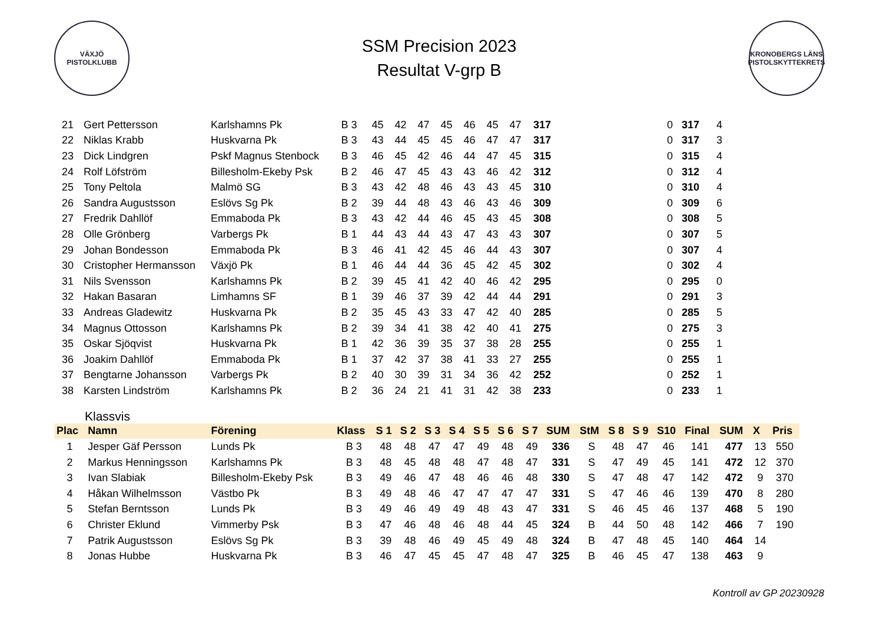VÄXJÖ
PISTOLKLUBB
SSM Precision 2023
Resultat V-grp B
KRONOBERGS LÄNS PISTOLSKYTTEKRETS
| 21 | Gert Pettersson | Karlshamns Pk | B 3 | 45 | 42 | 47 | 45 | 46 | 45 | 47 | 317 | 0 | 317 | 4 |
| 22 | Niklas Krabb | Huskvarna Pk | B 3 | 43 | 44 | 45 | 45 | 46 | 47 | 47 | 317 | 0 | 317 | 3 |
| 23 | Dick Lindgren | Pskf Magnus Stenbock | B 3 | 46 | 45 | 42 | 46 | 44 | 47 | 45 | 315 | 0 | 315 | 4 |
| 24 | Rolf Löfström | Billesholm-Ekeby Psk | B 2 | 46 | 47 | 45 | 43 | 43 | 46 | 42 | 312 | 0 | 312 | 4 |
| 25 | Tony Peltola | Malmö SG | B 3 | 43 | 42 | 48 | 46 | 43 | 43 | 45 | 310 | 0 | 310 | 4 |
| 26 | Sandra Augustsson | Eslövs Sg Pk | B 2 | 39 | 44 | 48 | 43 | 46 | 43 | 46 | 309 | 0 | 309 | 6 |
| 27 | Fredrik Dahllöf | Emmaboda Pk | B 3 | 43 | 42 | 44 | 46 | 45 | 43 | 45 | 308 | 0 | 308 | 5 |
| 28 | Olle Grönberg | Varbergs Pk | B 1 | 44 | 43 | 44 | 43 | 47 | 43 | 43 | 307 | 0 | 307 | 5 |
| 29 | Johan Bondesson | Emmaboda Pk | B 3 | 46 | 41 | 42 | 45 | 46 | 44 | 43 | 307 | 0 | 307 | 4 |
| 30 | Cristopher Hermansson | Växjö Pk | B 1 | 46 | 44 | 44 | 36 | 45 | 42 | 45 | 302 | 0 | 302 | 4 |
| 31 | Nils Svensson | Karlshamns Pk | B 2 | 39 | 45 | 41 | 42 | 40 | 46 | 42 | 295 | 0 | 295 | 0 |
| 32 | Hakan Basaran | Limhamns SF | B 1 | 39 | 46 | 37 | 39 | 42 | 44 | 44 | 291 | 0 | 291 | 3 |
| 33 | Andreas Gladewitz | Huskvarna Pk | B 2 | 35 | 45 | 43 | 33 | 47 | 42 | 40 | 285 | 0 | 285 | 5 |
| 34 | Magnus Ottosson | Karlshamns Pk | B 2 | 39 | 34 | 41 | 38 | 42 | 40 | 41 | 275 | 0 | 275 | 3 |
| 35 | Oskar Sjöqvist | Huskvarna Pk | B 1 | 42 | 36 | 39 | 35 | 37 | 38 | 28 | 255 | 0 | 255 | 1 |
| 36 | Joakim Dahllöf | Emmaboda Pk | B 1 | 37 | 42 | 37 | 38 | 41 | 33 | 27 | 255 | 0 | 255 | 1 |
| 37 | Bengtarne Johansson | Varbergs Pk | B 2 | 40 | 30 | 39 | 31 | 34 | 36 | 42 | 252 | 0 | 252 | 1 |
| 38 | Karsten Lindström | Karlshamns Pk | B 2 | 36 | 24 | 21 | 41 | 31 | 42 | 38 | 233 | 0 | 233 | 1 |
Klassvis
| Plac | Namn | Förening | Klass | S 1 | S 2 | S 3 | S 4 | S 5 | S 6 | S 7 | SUM | StM | S 8 | S 9 | S10 | Final | SUM | X | Pris |
| --- | --- | --- | --- | --- | --- | --- | --- | --- | --- | --- | --- | --- | --- | --- | --- | --- | --- | --- | --- |
| 1 | Jesper Gäf Persson | Lunds Pk | B 3 | 48 | 48 | 47 | 47 | 49 | 48 | 49 | 336 | S | 48 | 47 | 46 | 141 | 477 | 13 | 550 |
| 2 | Markus Henningsson | Karlshamns Pk | B 3 | 48 | 45 | 48 | 48 | 47 | 48 | 47 | 331 | S | 47 | 49 | 45 | 141 | 472 | 12 | 370 |
| 3 | Ivan Slabiak | Billesholm-Ekeby Psk | B 3 | 49 | 46 | 47 | 48 | 46 | 46 | 48 | 330 | S | 47 | 48 | 47 | 142 | 472 | 9 | 370 |
| 4 | Håkan Wilhelmsson | Västbo Pk | B 3 | 49 | 48 | 46 | 47 | 47 | 47 | 47 | 331 | S | 47 | 46 | 46 | 139 | 470 | 8 | 280 |
| 5 | Stefan Berntsson | Lunds Pk | B 3 | 49 | 46 | 49 | 49 | 48 | 43 | 47 | 331 | S | 46 | 45 | 46 | 137 | 468 | 5 | 190 |
| 6 | Christer Eklund | Vimmerby Psk | B 3 | 47 | 46 | 48 | 46 | 48 | 44 | 45 | 324 | B | 44 | 50 | 48 | 142 | 466 | 7 | 190 |
| 7 | Patrik Augustsson | Eslövs Sg Pk | B 3 | 39 | 48 | 46 | 49 | 45 | 49 | 48 | 324 | B | 47 | 48 | 45 | 140 | 464 | 14 | |
| 8 | Jonas Hubbe | Huskvarna Pk | B 3 | 46 | 47 | 45 | 45 | 47 | 48 | 47 | 325 | B | 46 | 45 | 47 | 138 | 463 | 9 | |
Kontroll av GP 20230928